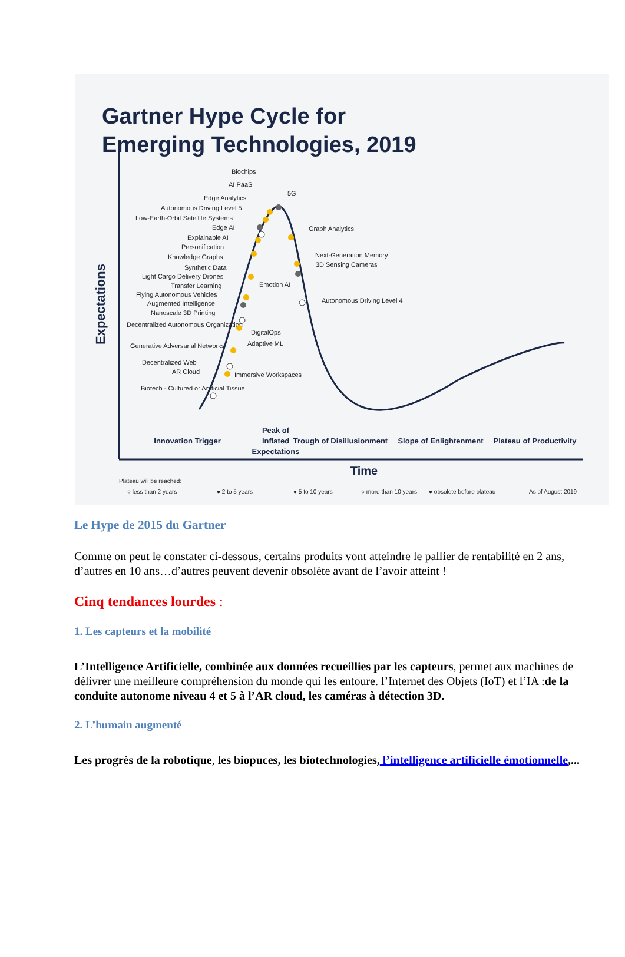Gartner Hype Cycle for
Emerging Technologies, 2019
Expectations
Biochips
AI PaaS
Edge Analytics
Autonomous Driving Level 5
Low-Earth-Orbit Satellite Systems
Edge AI
Explainable AI
Personification
Knowledge Graphs
Synthetic Data
Light Cargo Delivery Drones
Transfer Learning
Flying Autonomous Vehicles
Augmented Intelligence
Nanoscale 3D Printing
Decentralized Autonomous Organization
Generative Adversarial Networks
Decentralized Web
AR Cloud
Biotech - Cultured or Artificial Tissue
5G
Graph Analytics
Next-Generation Memory
3D Sensing Cameras
Emotion AI
Autonomous Driving Level 4
DigitalOps
Adaptive ML
Immersive Workspaces
Innovation Trigger
Peak of
Inflated
Expectations
Trough of Disillusionment
Slope of Enlightenment
Plateau of Productivity
Time
Plateau will be reached:
○ less than 2 years
● 2 to 5 years
● 5 to 10 years
○ more than 10 years
● obsolete before plateau
As of August 2019
Le Hype de 2015 du Gartner
Comme on peut le constater ci-dessous, certains produits vont atteindre le pallier de rentabilité en 2 ans, d’autres en 10 ans…d’autres peuvent devenir obsolète avant de l’avoir atteint !
Cinq tendances lourdes :
1. Les capteurs et la mobilité
L’Intelligence Artificielle, combinée aux données recueillies par les capteurs, permet aux machines de délivrer une meilleure compréhension du monde qui les entoure. l’Internet des Objets (IoT) et l’IA :de la conduite autonome niveau 4 et 5 à l’AR cloud, les caméras à détection 3D.
2. L’humain augmenté
Les progrès de la robotique, les biopuces, les biotechnologies, l’intelligence artificielle émotionnelle,...